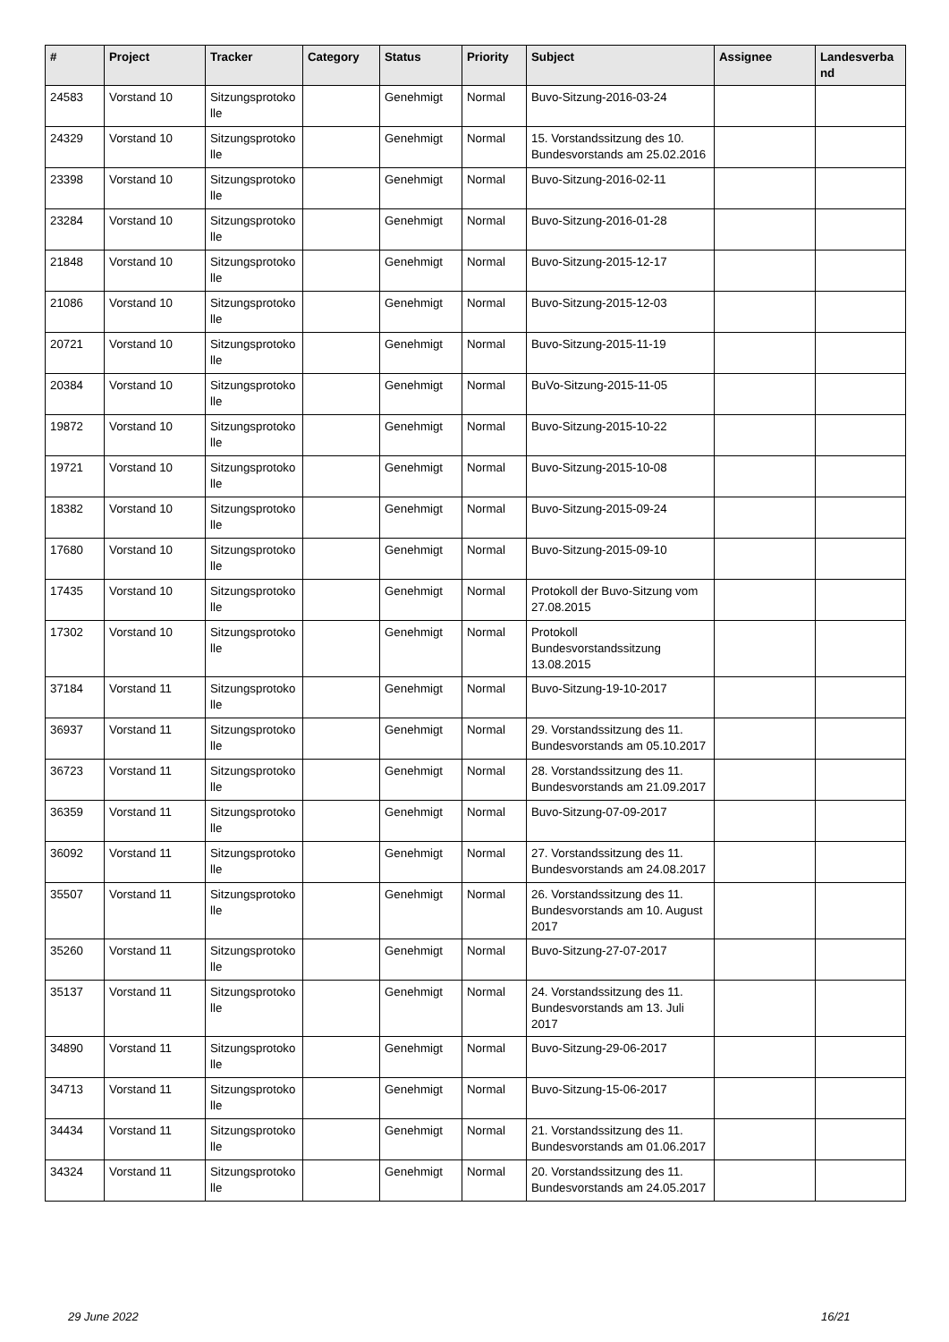| # | Project | Tracker | Category | Status | Priority | Subject | Assignee | Landesverband |
| --- | --- | --- | --- | --- | --- | --- | --- | --- |
| 24583 | Vorstand 10 | Sitzungsprotokolle | | Genehmigt | Normal | Buvo-Sitzung-2016-03-24 | | |
| 24329 | Vorstand 10 | Sitzungsprotokolle | | Genehmigt | Normal | 15. Vorstandssitzung des 10. Bundesvorstands am 25.02.2016 | | |
| 23398 | Vorstand 10 | Sitzungsprotokolle | | Genehmigt | Normal | Buvo-Sitzung-2016-02-11 | | |
| 23284 | Vorstand 10 | Sitzungsprotokolle | | Genehmigt | Normal | Buvo-Sitzung-2016-01-28 | | |
| 21848 | Vorstand 10 | Sitzungsprotokolle | | Genehmigt | Normal | Buvo-Sitzung-2015-12-17 | | |
| 21086 | Vorstand 10 | Sitzungsprotokolle | | Genehmigt | Normal | Buvo-Sitzung-2015-12-03 | | |
| 20721 | Vorstand 10 | Sitzungsprotokolle | | Genehmigt | Normal | Buvo-Sitzung-2015-11-19 | | |
| 20384 | Vorstand 10 | Sitzungsprotokolle | | Genehmigt | Normal | BuVo-Sitzung-2015-11-05 | | |
| 19872 | Vorstand 10 | Sitzungsprotokolle | | Genehmigt | Normal | Buvo-Sitzung-2015-10-22 | | |
| 19721 | Vorstand 10 | Sitzungsprotokolle | | Genehmigt | Normal | Buvo-Sitzung-2015-10-08 | | |
| 18382 | Vorstand 10 | Sitzungsprotokolle | | Genehmigt | Normal | Buvo-Sitzung-2015-09-24 | | |
| 17680 | Vorstand 10 | Sitzungsprotokolle | | Genehmigt | Normal | Buvo-Sitzung-2015-09-10 | | |
| 17435 | Vorstand 10 | Sitzungsprotokolle | | Genehmigt | Normal | Protokoll der Buvo-Sitzung vom 27.08.2015 | | |
| 17302 | Vorstand 10 | Sitzungsprotokolle | | Genehmigt | Normal | Protokoll Bundesvorstandssitzung 13.08.2015 | | |
| 37184 | Vorstand 11 | Sitzungsprotokolle | | Genehmigt | Normal | Buvo-Sitzung-19-10-2017 | | |
| 36937 | Vorstand 11 | Sitzungsprotokolle | | Genehmigt | Normal | 29. Vorstandssitzung des 11. Bundesvorstands am 05.10.2017 | | |
| 36723 | Vorstand 11 | Sitzungsprotokolle | | Genehmigt | Normal | 28. Vorstandssitzung des 11. Bundesvorstands am 21.09.2017 | | |
| 36359 | Vorstand 11 | Sitzungsprotokolle | | Genehmigt | Normal | Buvo-Sitzung-07-09-2017 | | |
| 36092 | Vorstand 11 | Sitzungsprotokolle | | Genehmigt | Normal | 27. Vorstandssitzung des 11. Bundesvorstands am 24.08.2017 | | |
| 35507 | Vorstand 11 | Sitzungsprotokolle | | Genehmigt | Normal | 26. Vorstandssitzung des 11. Bundesvorstands am 10. August 2017 | | |
| 35260 | Vorstand 11 | Sitzungsprotokolle | | Genehmigt | Normal | Buvo-Sitzung-27-07-2017 | | |
| 35137 | Vorstand 11 | Sitzungsprotokolle | | Genehmigt | Normal | 24. Vorstandssitzung des 11. Bundesvorstands am 13. Juli 2017 | | |
| 34890 | Vorstand 11 | Sitzungsprotokolle | | Genehmigt | Normal | Buvo-Sitzung-29-06-2017 | | |
| 34713 | Vorstand 11 | Sitzungsprotokolle | | Genehmigt | Normal | Buvo-Sitzung-15-06-2017 | | |
| 34434 | Vorstand 11 | Sitzungsprotokolle | | Genehmigt | Normal | 21. Vorstandssitzung des 11. Bundesvorstands am 01.06.2017 | | |
| 34324 | Vorstand 11 | Sitzungsprotokolle | | Genehmigt | Normal | 20. Vorstandssitzung des 11. Bundesvorstands am 24.05.2017 | | |
29 June 2022 16/21